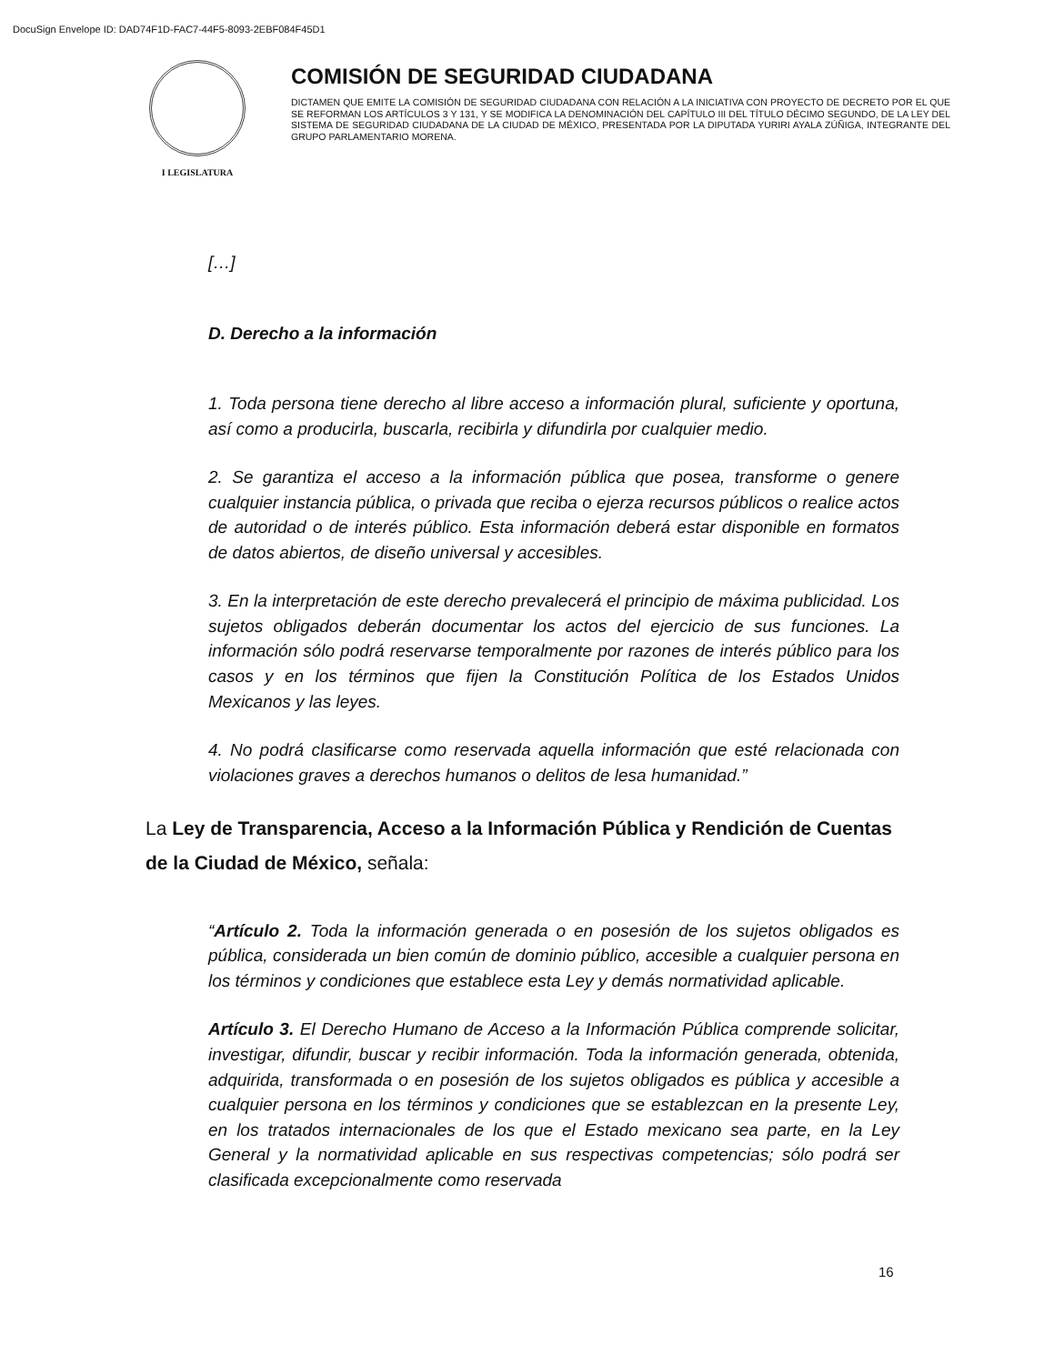DocuSign Envelope ID: DAD74F1D-FAC7-44F5-8093-2EBF084F45D1
I LEGISLATURA
COMISIÓN DE SEGURIDAD CIUDADANA
DICTAMEN QUE EMITE LA COMISIÓN DE SEGURIDAD CIUDADANA CON RELACIÓN A LA INICIATIVA CON PROYECTO DE DECRETO POR EL QUE SE REFORMAN LOS ARTÍCULOS 3 Y 131, Y SE MODIFICA LA DENOMINACIÓN DEL CAPÍTULO III DEL TÍTULO DÉCIMO SEGUNDO, DE LA LEY DEL SISTEMA DE SEGURIDAD CIUDADANA DE LA CIUDAD DE MÉXICO, PRESENTADA POR LA DIPUTADA YURIRI AYALA ZÚÑIGA, INTEGRANTE DEL GRUPO PARLAMENTARIO MORENA.
[…]
D. Derecho a la información
1. Toda persona tiene derecho al libre acceso a información plural, suficiente y oportuna, así como a producirla, buscarla, recibirla y difundirla por cualquier medio.
2. Se garantiza el acceso a la información pública que posea, transforme o genere cualquier instancia pública, o privada que reciba o ejerza recursos públicos o realice actos de autoridad o de interés público. Esta información deberá estar disponible en formatos de datos abiertos, de diseño universal y accesibles.
3. En la interpretación de este derecho prevalecerá el principio de máxima publicidad. Los sujetos obligados deberán documentar los actos del ejercicio de sus funciones. La información sólo podrá reservarse temporalmente por razones de interés público para los casos y en los términos que fijen la Constitución Política de los Estados Unidos Mexicanos y las leyes.
4. No podrá clasificarse como reservada aquella información que esté relacionada con violaciones graves a derechos humanos o delitos de lesa humanidad.”
La Ley de Transparencia, Acceso a la Información Pública y Rendición de Cuentas de la Ciudad de México, señala:
“Artículo 2. Toda la información generada o en posesión de los sujetos obligados es pública, considerada un bien común de dominio público, accesible a cualquier persona en los términos y condiciones que establece esta Ley y demás normatividad aplicable.
Artículo 3. El Derecho Humano de Acceso a la Información Pública comprende solicitar, investigar, difundir, buscar y recibir información. Toda la información generada, obtenida, adquirida, transformada o en posesión de los sujetos obligados es pública y accesible a cualquier persona en los términos y condiciones que se establezcan en la presente Ley, en los tratados internacionales de los que el Estado mexicano sea parte, en la Ley General y la normatividad aplicable en sus respectivas competencias; sólo podrá ser clasificada excepcionalmente como reservada
16